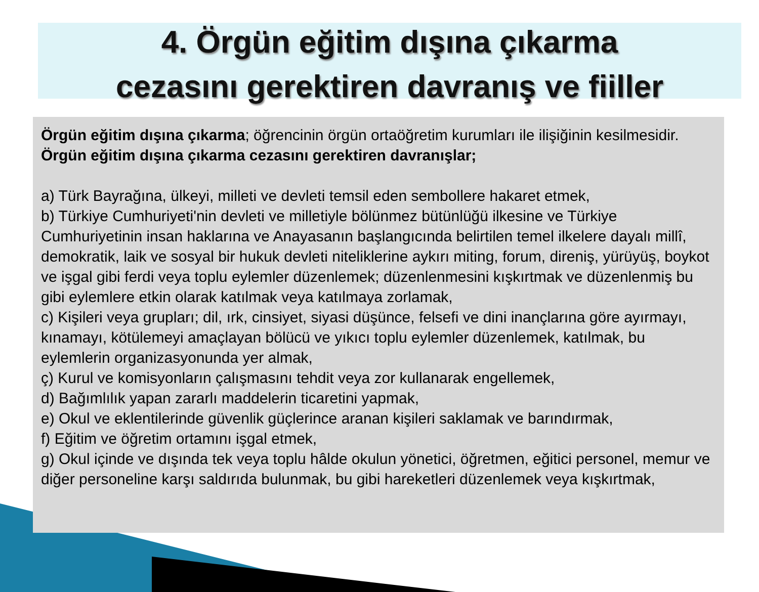4. Örgün eğitim dışına çıkarma
cezasını gerektiren davranış ve fiiller
Örgün eğitim dışına çıkarma; öğrencinin örgün ortaöğretim kurumları ile ilişiğinin kesilmesidir. Örgün eğitim dışına çıkarma cezasını gerektiren davranışlar;
a) Türk Bayrağına, ülkeyi, milleti ve devleti temsil eden sembollere hakaret etmek,
b) Türkiye Cumhuriyeti'nin devleti ve milletiyle bölünmez bütünlüğü ilkesine ve Türkiye Cumhuriyetinin insan haklarına ve Anayasanın başlangıcında belirtilen temel ilkelere dayalı millî, demokratik, laik ve sosyal bir hukuk devleti niteliklerine aykırı miting, forum, direniş, yürüyüş, boykot ve işgal gibi ferdi veya toplu eylemler düzenlemek; düzenlenmesini kışkırtmak ve düzenlenmiş bu gibi eylemlere etkin olarak katılmak veya katılmaya zorlamak,
c) Kişileri veya grupları; dil, ırk, cinsiyet, siyasi düşünce, felsefi ve dini inançlarına göre ayırmayı, kınamayı, kötülemeyi amaçlayan bölücü ve yıkıcı toplu eylemler düzenlemek, katılmak, bu eylemlerin organizasyonunda yer almak,
ç) Kurul ve komisyonların çalışmasını tehdit veya zor kullanarak engellemek,
d) Bağımlılık yapan zararlı maddelerin ticaretini yapmak,
e) Okul ve eklentilerinde güvenlik güçlerince aranan kişileri saklamak ve barındırmak,
f) Eğitim ve öğretim ortamını işgal etmek,
g) Okul içinde ve dışında tek veya toplu hâlde okulun yönetici, öğretmen, eğitici personel, memur ve diğer personeline karşı saldırıda bulunmak, bu gibi hareketleri düzenlemek veya kışkırtmak,